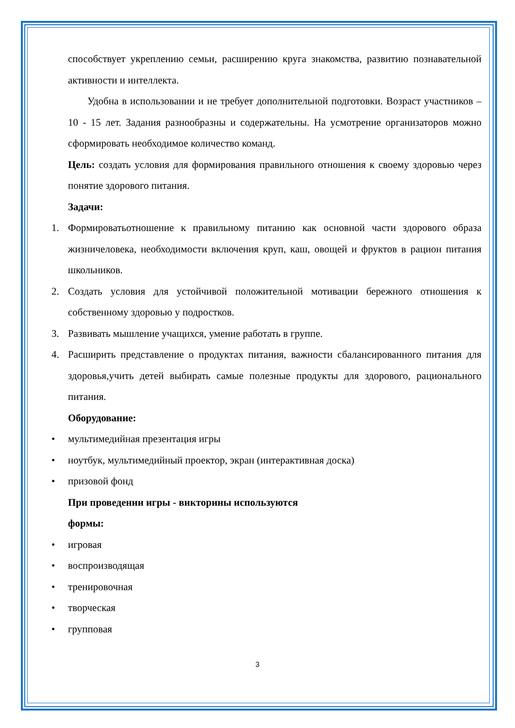способствует укреплению семьи, расширению круга знакомства, развитию познавательной активности и интеллекта.
Удобна в использовании и не требует дополнительной подготовки. Возраст участников – 10 - 15 лет. Задания разнообразны и содержательны. На усмотрение организаторов можно сформировать необходимое количество команд.
Цель: создать условия для формирования правильного отношения к своему здоровью через понятие здорового питания.
Задачи:
1. Формироватьотношение к правильному питанию как основной части здорового образа жизничеловека, необходимости включения круп, каш, овощей и фруктов в рацион питания школьников.
2. Создать условия для устойчивой положительной мотивации бережного отношения к собственному здоровью у подростков.
3. Развивать мышление учащихся, умение работать в группе.
4. Расширить представление о продуктах питания, важности сбалансированного питания для здоровья,учить детей выбирать самые полезные продукты для здорового, рационального питания.
Оборудование:
• мультимедийная презентация игры
• ноутбук, мультимедийный проектор, экран (интерактивная доска)
• призовой фонд
При проведении игры - викторины используются
формы:
• игровая
• воспроизводящая
• тренировочная
• творческая
• групповая
3